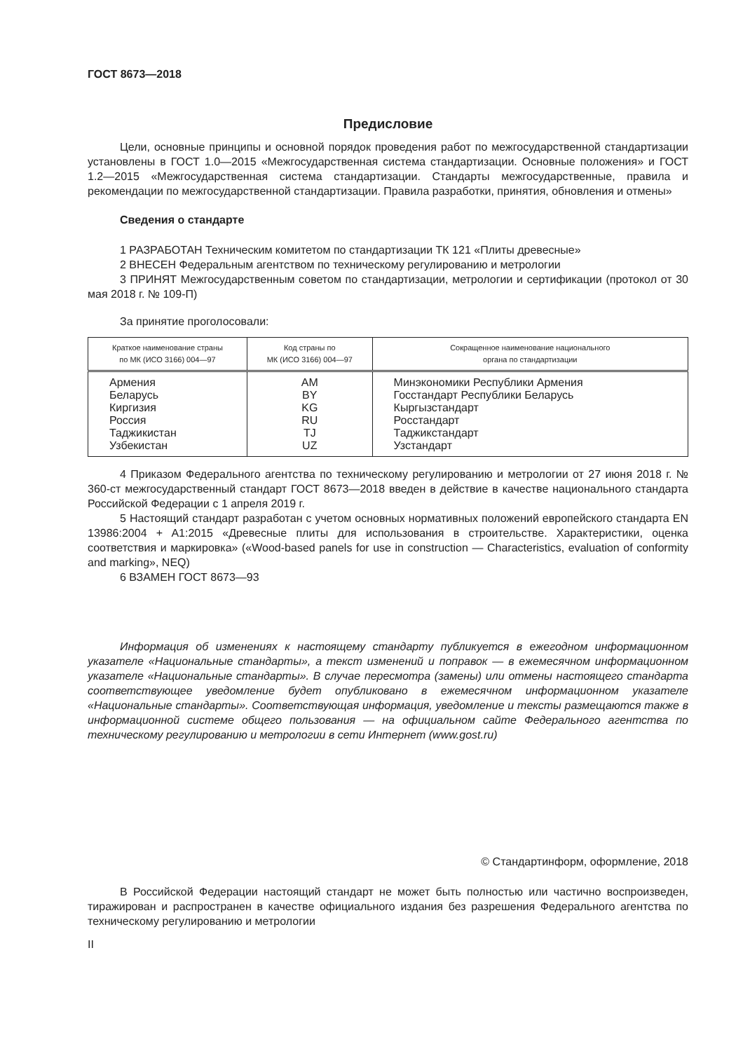ГОСТ 8673—2018
Предисловие
Цели, основные принципы и основной порядок проведения работ по межгосударственной стандартизации установлены в ГОСТ 1.0—2015 «Межгосударственная система стандартизации. Основные положения» и ГОСТ 1.2—2015 «Межгосударственная система стандартизации. Стандарты межгосударственные, правила и рекомендации по межгосударственной стандартизации. Правила разработки, принятия, обновления и отмены»
Сведения о стандарте
1 РАЗРАБОТАН Техническим комитетом по стандартизации ТК 121 «Плиты древесные»
2 ВНЕСЕН Федеральным агентством по техническому регулированию и метрологии
3 ПРИНЯТ Межгосударственным советом по стандартизации, метрологии и сертификации (протокол от 30 мая 2018 г. № 109-П)
За принятие проголосовали:
| Краткое наименование страны по МК (ИСО 3166) 004—97 | Код страны по МК (ИСО 3166) 004—97 | Сокращенное наименование национального органа по стандартизации |
| --- | --- | --- |
| Армения | AM | Минэкономики Республики Армения |
| Беларусь | BY | Госстандарт Республики Беларусь |
| Киргизия | KG | Кыргызстандарт |
| Россия | RU | Росстандарт |
| Таджикистан | TJ | Таджикстандарт |
| Узбекистан | UZ | Узстандарт |
4 Приказом Федерального агентства по техническому регулированию и метрологии от 27 июня 2018 г. № 360-ст межгосударственный стандарт ГОСТ 8673—2018 введен в действие в качестве национального стандарта Российской Федерации с 1 апреля 2019 г.
5 Настоящий стандарт разработан с учетом основных нормативных положений европейского стандарта EN 13986:2004 + A1:2015 «Древесные плиты для использования в строительстве. Характеристики, оценка соответствия и маркировка» («Wood-based panels for use in construction — Characteristics, evaluation of conformity and marking», NEQ)
6 ВЗАМЕН ГОСТ 8673—93
Информация об изменениях к настоящему стандарту публикуется в ежегодном информационном указателе «Национальные стандарты», а текст изменений и поправок — в ежемесячном информационном указателе «Национальные стандарты». В случае пересмотра (замены) или отмены настоящего стандарта соответствующее уведомление будет опубликовано в ежемесячном информационном указателе «Национальные стандарты». Соответствующая информация, уведомление и тексты размещаются также в информационной системе общего пользования — на официальном сайте Федерального агентства по техническому регулированию и метрологии в сети Интернет (www.gost.ru)
© Стандартинформ, оформление, 2018
В Российской Федерации настоящий стандарт не может быть полностью или частично воспроизведен, тиражирован и распространен в качестве официального издания без разрешения Федерального агентства по техническому регулированию и метрологии
II